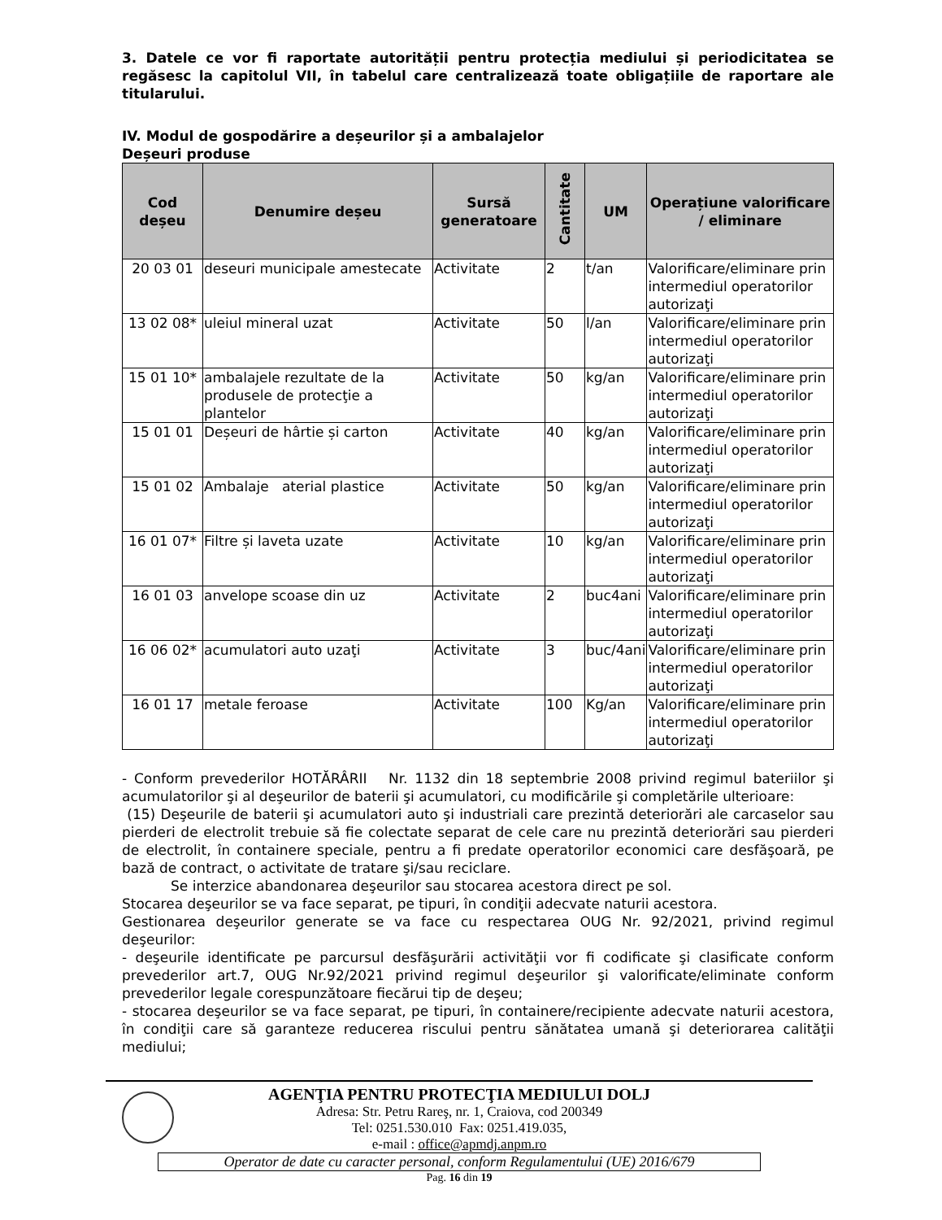3. Datele ce vor fi raportate autorității pentru protecția mediului și periodicitatea se regăsesc la capitolul VII, în tabelul care centralizează toate obligațiile de raportare ale titularului.
IV. Modul de gospodărire a deșeurilor și a ambalajelor
Deșeuri produse
| Cod deșeu | Denumire deșeu | Sursă generatoare | Cantitate | UM | Operațiune valorificare / eliminare |
| --- | --- | --- | --- | --- | --- |
| 20 03 01 | deseuri municipale amestecate | Activitate | 2 | t/an | Valorificare/eliminare prin intermediul operatorilor autorizaţi |
| 13 02 08* | uleiul mineral uzat | Activitate | 50 | l/an | Valorificare/eliminare prin intermediul operatorilor autorizaţi |
| 15 01 10* | ambalajele rezultate de la produsele de protecţie a plantelor | Activitate | 50 | kg/an | Valorificare/eliminare prin intermediul operatorilor autorizaţi |
| 15 01 01 | Deșeuri de hârtie și carton | Activitate | 40 | kg/an | Valorificare/eliminare prin intermediul operatorilor autorizaţi |
| 15 01 02 | Ambalaje aterial plastice | Activitate | 50 | kg/an | Valorificare/eliminare prin intermediul operatorilor autorizaţi |
| 16 01 07* | Filtre și laveta uzate | Activitate | 10 | kg/an | Valorificare/eliminare prin intermediul operatorilor autorizaţi |
| 16 01 03 | anvelope scoase din uz | Activitate | 2 | buc4ani | Valorificare/eliminare prin intermediul operatorilor autorizaţi |
| 16 06 02* | acumulatori auto uzaţi | Activitate | 3 | buc/4ani | Valorificare/eliminare prin intermediul operatorilor autorizaţi |
| 16 01 17 | metale feroase | Activitate | 100 | Kg/an | Valorificare/eliminare prin intermediul operatorilor autorizaţi |
- Conform prevederilor HOTĂRÂRII Nr. 1132 din 18 septembrie 2008 privind regimul bateriilor şi acumulatorilor şi al deşeurilor de baterii şi acumulatori, cu modificările şi completările ulterioare:
(15) Deşeurile de baterii şi acumulatori auto şi industriali care prezintă deteriorări ale carcaselor sau pierderi de electrolit trebuie să fie colectate separat de cele care nu prezintă deteriorări sau pierderi de electrolit, în containere speciale, pentru a fi predate operatorilor economici care desfăşoară, pe bază de contract, o activitate de tratare şi/sau reciclare.
Se interzice abandonarea deşeurilor sau stocarea acestora direct pe sol.
Stocarea deşeurilor se va face separat, pe tipuri, în condiţii adecvate naturii acestora.
Gestionarea deşeurilor generate se va face cu respectarea OUG Nr. 92/2021, privind regimul deşeurilor:
- deşeurile identificate pe parcursul desfăşurării activităţii vor fi codificate şi clasificate conform prevederilor art.7, OUG Nr.92/2021 privind regimul deşeurilor şi valorificate/eliminate conform prevederilor legale corespunzătoare fiecărui tip de deşeu;
- stocarea deşeurilor se va face separat, pe tipuri, în containere/recipiente adecvate naturii acestora, în condiţii care să garanteze reducerea riscului pentru sănătatea umană şi deteriorarea calităţii mediului;
AGENŢIA PENTRU PROTECŢIA MEDIULUI DOLJ
Adresa: Str. Petru Rareş, nr. 1, Craiova, cod 200349
Tel: 0251.530.010 Fax: 0251.419.035,
e-mail : office@apmdj.anpm.ro
Operator de date cu caracter personal, conform Regulamentului (UE) 2016/679
Pag. 16 din 19